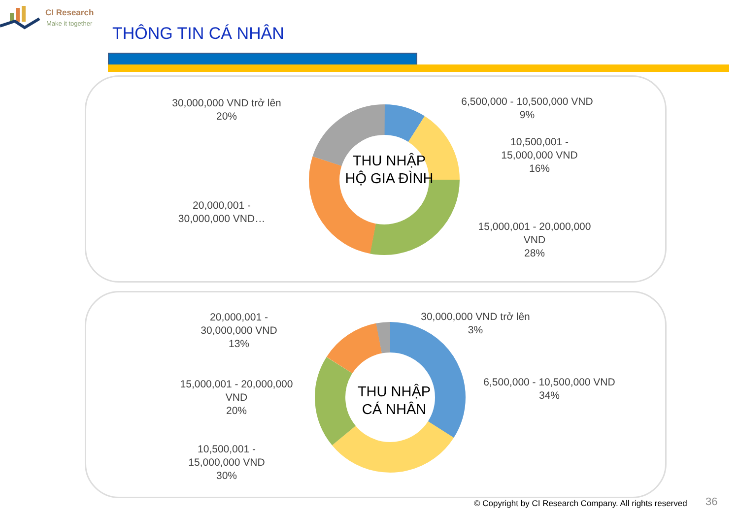CI Research
Make it together
THÔNG TIN CÁ NHÂN
THU NHẬP
HỘ GIA ĐÌNH
30,000,000 VND trở lên
20%
6,500,000 - 10,500,000 VND
9%
10,500,001 -
15,000,000 VND
16%
20,000,001 -
30,000,000 VND…
15,000,001 - 20,000,000
VND
28%
THU NHẬP
CÁ NHÂN
20,000,001 -
30,000,000 VND
13%
30,000,000 VND trở lên
3%
15,000,001 - 20,000,000
VND
20%
6,500,000 - 10,500,000 VND
34%
10,500,001 -
15,000,000 VND
30%
© Copyright by CI Research Company. All rights reserved
36